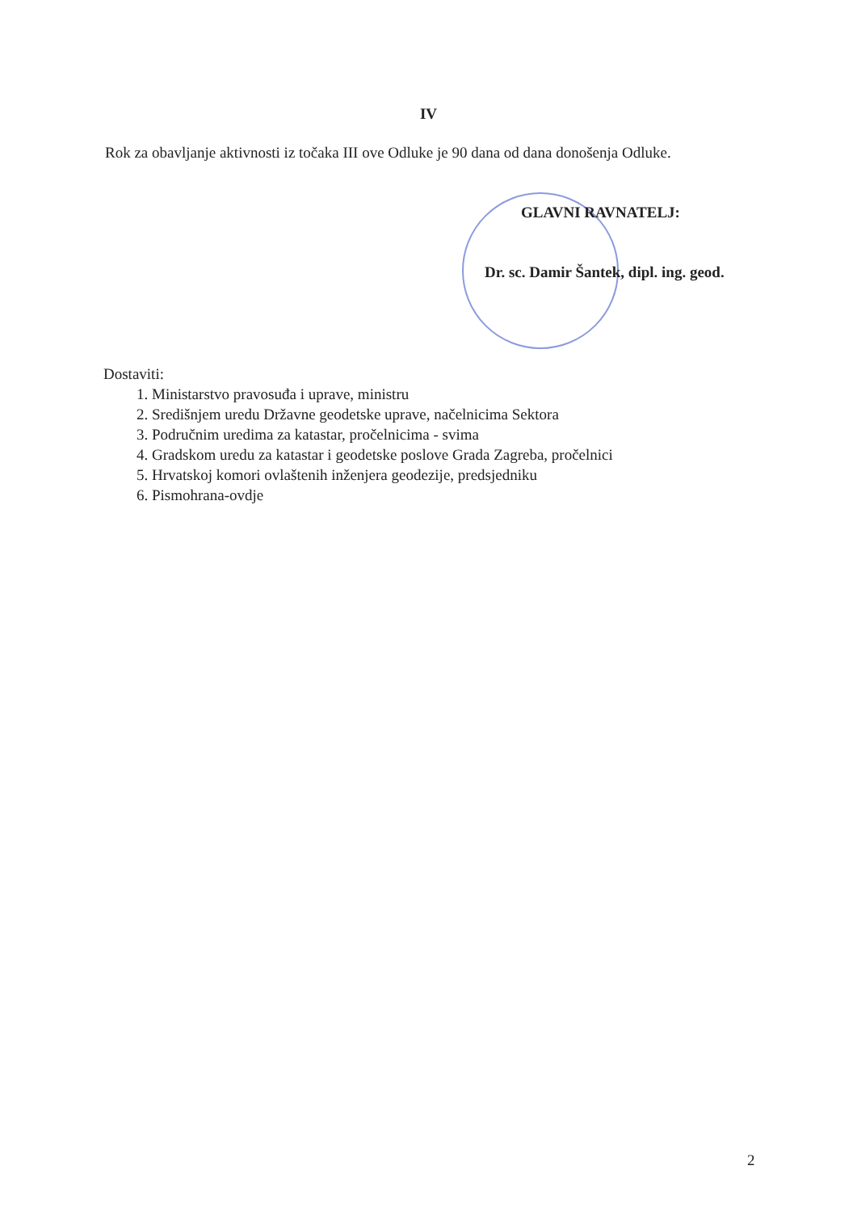IV
Rok za obavljanje aktivnosti iz točaka III ove Odluke je 90 dana od dana donošenja Odluke.
GLAVNI RAVNATELJ:
Dr. sc. Damir Šantek, dipl. ing. geod.
Dostaviti:
1. Ministarstvo pravosuđa i uprave, ministru
2. Središnjem uredu Državne geodetske uprave, načelnicima Sektora
3. Područnim uredima za katastar, pročelnicima - svima
4. Gradskom uredu za katastar i geodetske poslove Grada Zagreba, pročelnici
5. Hrvatskoj komori ovlaštenih inženjera geodezije, predsjedniku
6. Pismohrana-ovdje
2